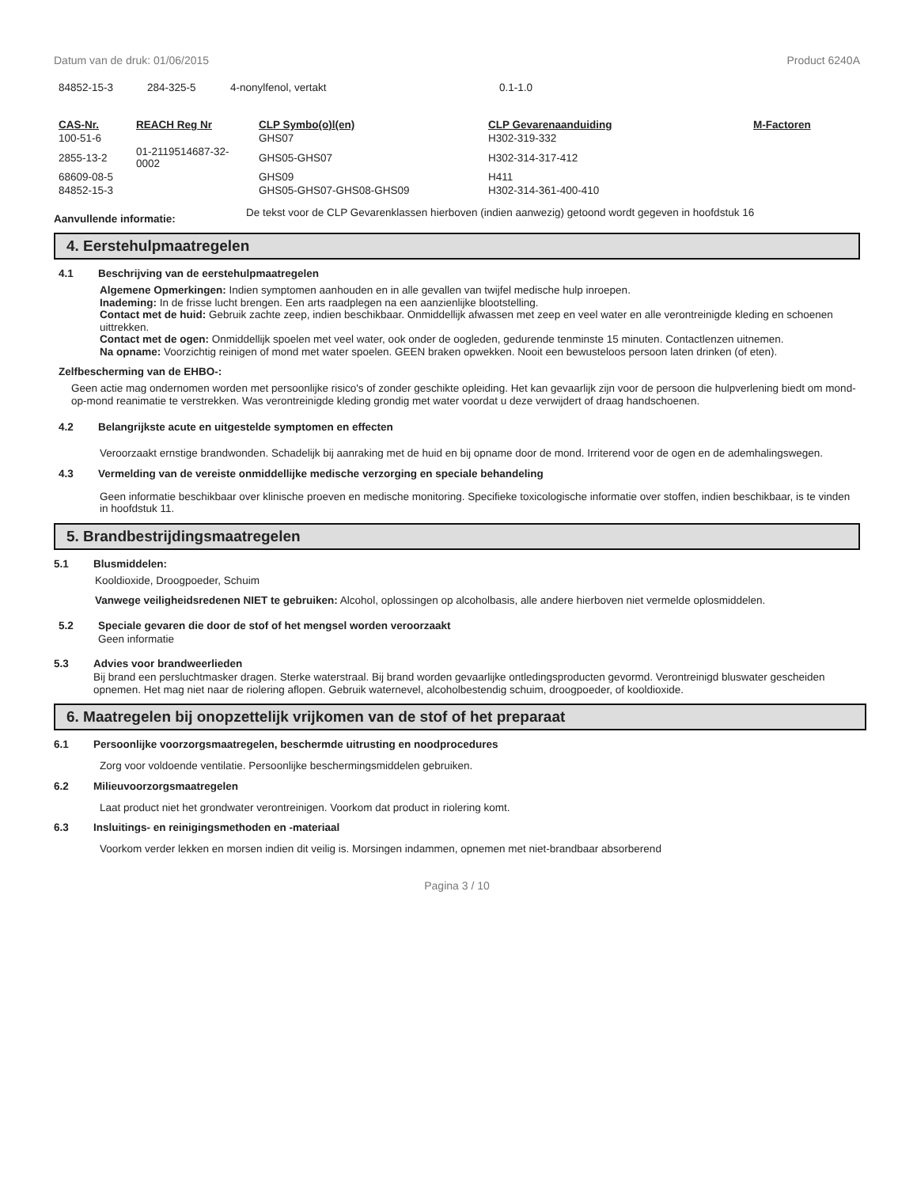Datum van de druk: 01/06/2015 Product 6240A
| 84852-15-3 | 284-325-5 | 4-nonylfenol, vertakt | 0.1-1.0 |
| CAS-Nr. | REACH Reg Nr | CLP Symbo(o)l(en) | CLP Gevarenaanduiding | M-Factoren |
| --- | --- | --- | --- | --- |
| 100-51-6 | | GHS07 | H302-319-332 | |
| 2855-13-2 | 01-2119514687-32- 0002 | GHS05-GHS07 | H302-314-317-412 | |
| 68609-08-5 | | GHS09 | H411 | |
| 84852-15-3 | | GHS05-GHS07-GHS08-GHS09 | H302-314-361-400-410 | |
Aanvullende informatie:
De tekst voor de CLP Gevarenklassen hierboven (indien aanwezig) getoond wordt gegeven in hoofdstuk 16
4. Eerstehulpmaatregelen
4.1 Beschrijving van de eerstehulpmaatregelen
Algemene Opmerkingen: Indien symptomen aanhouden en in alle gevallen van twijfel medische hulp inroepen.
Inademing: In de frisse lucht brengen. Een arts raadplegen na een aanzienlijke blootstelling.
Contact met de huid: Gebruik zachte zeep, indien beschikbaar. Onmiddellijk afwassen met zeep en veel water en alle verontreinigde kleding en schoenen uittrekken.
Contact met de ogen: Onmiddellijk spoelen met veel water, ook onder de oogleden, gedurende tenminste 15 minuten. Contactlenzen uitnemen.
Na opname: Voorzichtig reinigen of mond met water spoelen. GEEN braken opwekken. Nooit een bewusteloos persoon laten drinken (of eten).
Zelfbescherming van de EHBO-:
Geen actie mag ondernomen worden met persoonlijke risico's of zonder geschikte opleiding. Het kan gevaarlijk zijn voor de persoon die hulpverlening biedt om mond-op-mond reanimatie te verstrekken. Was verontreinigde kleding grondig met water voordat u deze verwijdert of draag handschoenen.
4.2 Belangrijkste acute en uitgestelde symptomen en effecten
Veroorzaakt ernstige brandwonden. Schadelijk bij aanraking met de huid en bij opname door de mond. Irriterend voor de ogen en de ademhalingswegen.
4.3 Vermelding van de vereiste onmiddellijke medische verzorging en speciale behandeling
Geen informatie beschikbaar over klinische proeven en medische monitoring. Specifieke toxicologische informatie over stoffen, indien beschikbaar, is te vinden in hoofdstuk 11.
5. Brandbestrijdingsmaatregelen
5.1 Blusmiddelen:
Kooldioxide, Droogpoeder, Schuim
Vanwege veiligheidsredenen NIET te gebruiken: Alcohol, oplossingen op alcoholbasis, alle andere hierboven niet vermelde oplosmiddelen.
5.2 Speciale gevaren die door de stof of het mengsel worden veroorzaakt
Geen informatie
5.3 Advies voor brandweerlieden
Bij brand een persluchtmasker dragen. Sterke waterstraal. Bij brand worden gevaarlijke ontledingsproducten gevormd. Verontreinigd bluswater gescheiden opnemen. Het mag niet naar de riolering aflopen. Gebruik waternevel, alcoholbestendig schuim, droogpoeder, of kooldioxide.
6. Maatregelen bij onopzettelijk vrijkomen van de stof of het preparaat
6.1 Persoonlijke voorzorgsmaatregelen, beschermde uitrusting en noodprocedures
Zorg voor voldoende ventilatie. Persoonlijke beschermingsmiddelen gebruiken.
6.2 Milieuvoorzorgsmaatregelen
Laat product niet het grondwater verontreinigen. Voorkom dat product in riolering komt.
6.3 Insluitings- en reinigingsmethoden en -materiaal
Voorkom verder lekken en morsen indien dit veilig is. Morsingen indammen, opnemen met niet-brandbaar absorberend
Pagina 3 / 10